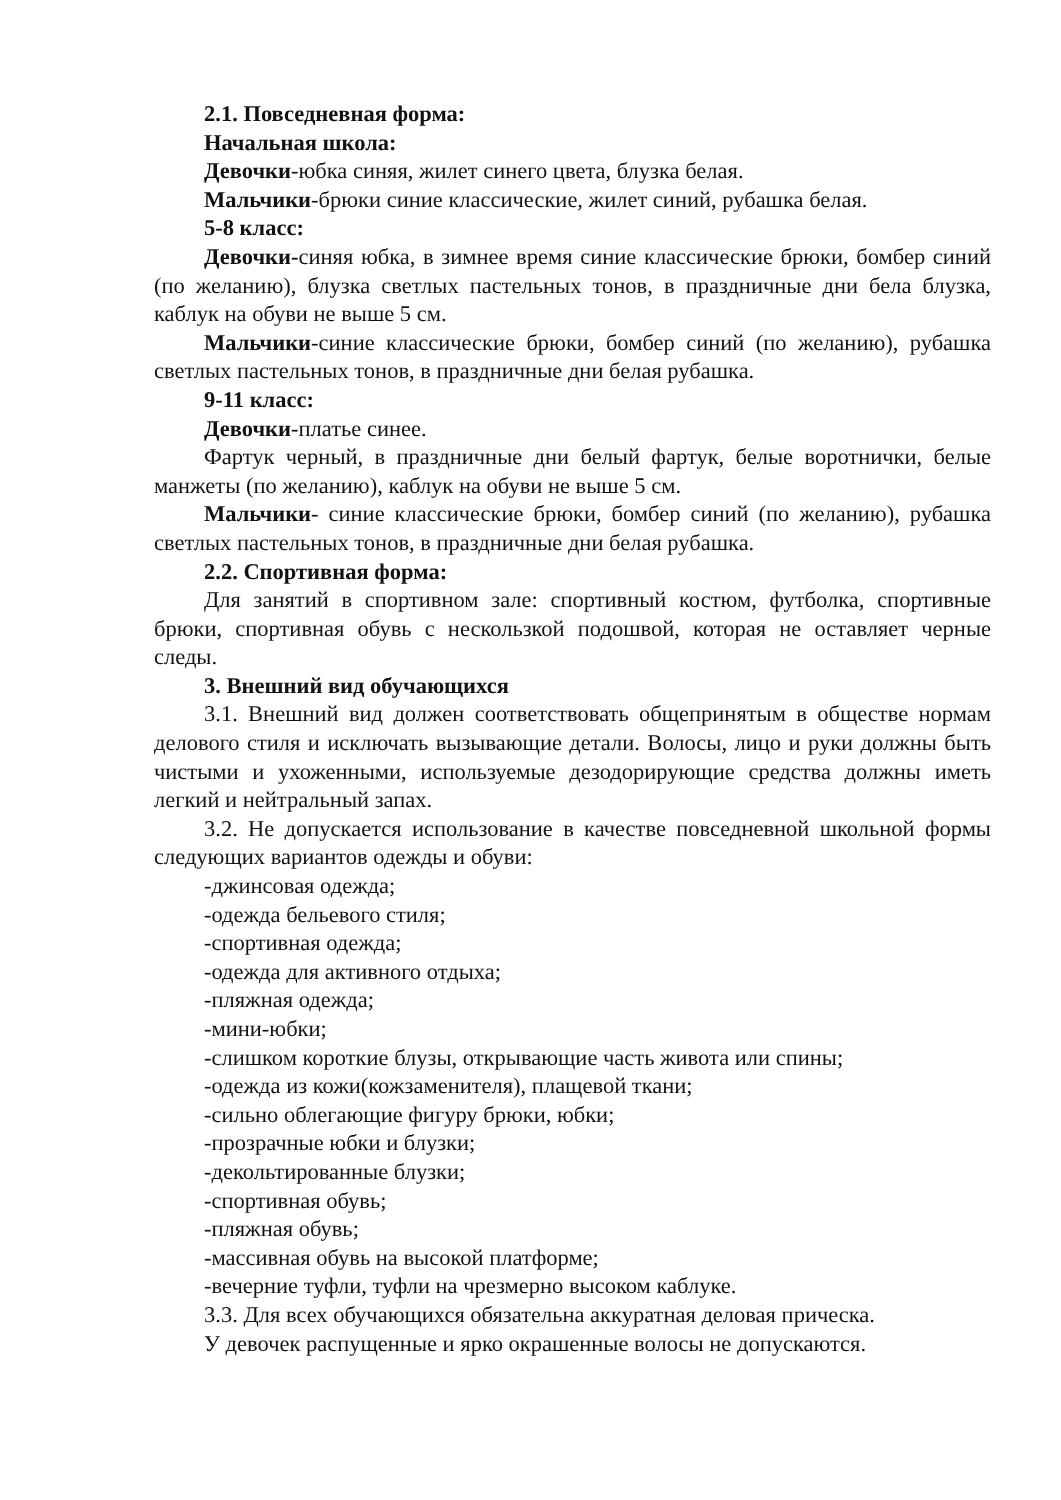2.1. Повседневная форма:
Начальная школа:
Девочки-юбка синяя, жилет синего цвета, блузка белая.
Мальчики-брюки синие классические, жилет синий, рубашка белая.
5-8 класс:
Девочки-синяя юбка, в зимнее время синие классические брюки, бомбер синий (по желанию), блузка светлых пастельных тонов, в праздничные дни бела блузка, каблук на обуви не выше 5 см.
Мальчики-синие классические брюки, бомбер синий (по желанию), рубашка светлых пастельных тонов, в праздничные дни белая рубашка.
9-11 класс:
Девочки-платье синее.
Фартук черный, в праздничные дни белый фартук, белые воротнички, белые манжеты (по желанию), каблук на обуви не выше 5 см.
Мальчики- синие классические брюки, бомбер синий (по желанию), рубашка светлых пастельных тонов, в праздничные дни белая рубашка.
2.2. Спортивная форма:
Для занятий в спортивном зале: спортивный костюм, футболка, спортивные брюки, спортивная обувь с нескользкой подошвой, которая не оставляет черные следы.
3. Внешний вид обучающихся
3.1. Внешний вид должен соответствовать общепринятым в обществе нормам делового стиля и исключать вызывающие детали. Волосы, лицо и руки должны быть чистыми и ухоженными, используемые дезодорирующие средства должны иметь легкий и нейтральный запах.
3.2. Не допускается использование в качестве повседневной школьной формы следующих вариантов одежды и обуви:
-джинсовая одежда;
-одежда бельевого стиля;
-спортивная одежда;
-одежда для активного отдыха;
-пляжная одежда;
-мини-юбки;
-слишком короткие блузы, открывающие часть живота или спины;
-одежда из кожи(кожзаменителя), плащевой ткани;
-сильно облегающие фигуру брюки, юбки;
-прозрачные юбки и блузки;
-декольтированные блузки;
-спортивная обувь;
-пляжная обувь;
-массивная обувь на высокой платформе;
-вечерние туфли, туфли на чрезмерно высоком каблуке.
3.3. Для всех обучающихся обязательна аккуратная деловая прическа.
У девочек распущенные и ярко окрашенные волосы не допускаются.